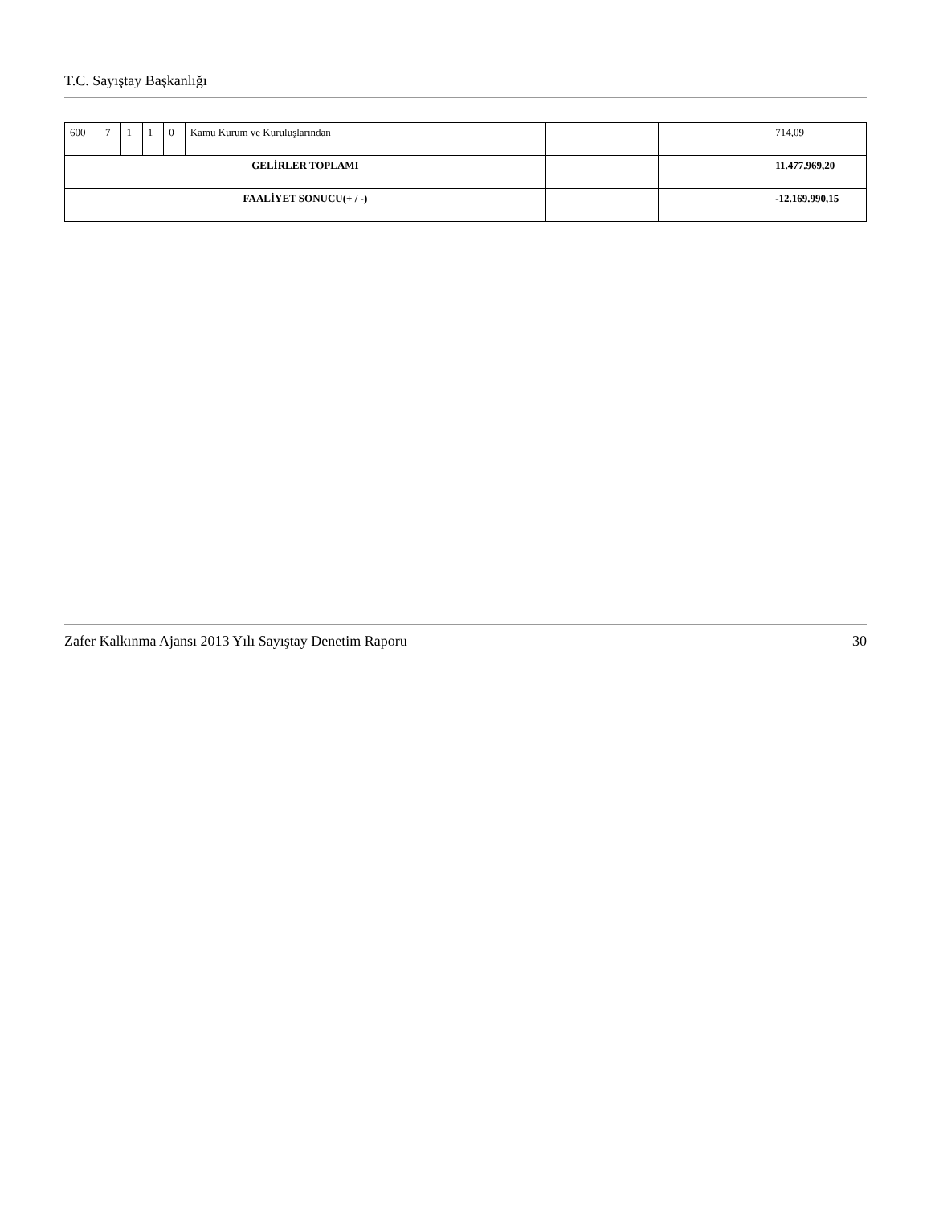T.C. Sayıştay Başkanlığı
| 600 | 7 | 1 | 1 | 0 | Kamu Kurum ve Kuruluşlarından | | | 714,09 |
| GELİRLER TOPLAMI | | | | | | | | 11.477.969,20 |
| FAALİYET SONUCU(+ / -) | | | | | | | | -12.169.990,15 |
Zafer Kalkınma Ajansı 2013 Yılı Sayıştay Denetim Raporu 30